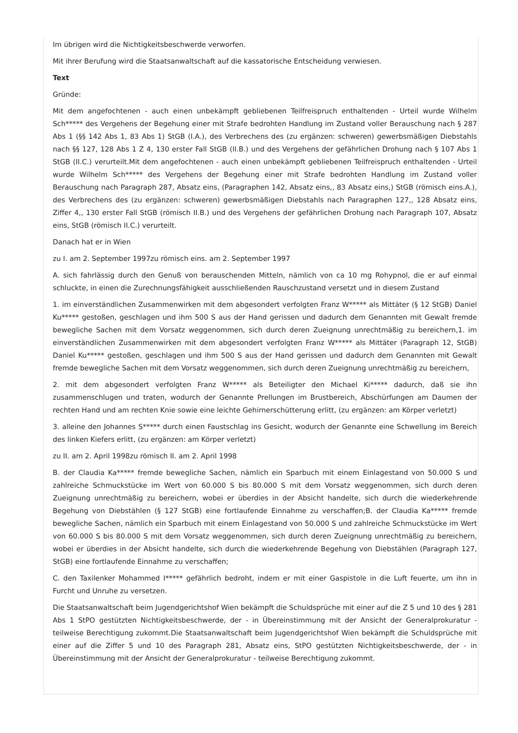Im übrigen wird die Nichtigkeitsbeschwerde verworfen.
Mit ihrer Berufung wird die Staatsanwaltschaft auf die kassatorische Entscheidung verwiesen.
Text
Gründe:
Mit dem angefochtenen - auch einen unbekämpft gebliebenen Teilfreispruch enthaltenden - Urteil wurde Wilhelm Sch***** des Vergehens der Begehung einer mit Strafe bedrohten Handlung im Zustand voller Berauschung nach § 287 Abs 1 (§§ 142 Abs 1, 83 Abs 1) StGB (I.A.), des Verbrechens des (zu ergänzen: schweren) gewerbsmäßigen Diebstahls nach §§ 127, 128 Abs 1 Z 4, 130 erster Fall StGB (II.B.) und des Vergehens der gefährlichen Drohung nach § 107 Abs 1 StGB (II.C.) verurteilt.Mit dem angefochtenen - auch einen unbekämpft gebliebenen Teilfreispruch enthaltenden - Urteil wurde Wilhelm Sch***** des Vergehens der Begehung einer mit Strafe bedrohten Handlung im Zustand voller Berauschung nach Paragraph 287, Absatz eins, (Paragraphen 142, Absatz eins,, 83 Absatz eins,) StGB (römisch eins.A.), des Verbrechens des (zu ergänzen: schweren) gewerbsmäßigen Diebstahls nach Paragraphen 127,, 128 Absatz eins, Ziffer 4,, 130 erster Fall StGB (römisch II.B.) und des Vergehens der gefährlichen Drohung nach Paragraph 107, Absatz eins, StGB (römisch II.C.) verurteilt.
Danach hat er in Wien
zu I. am 2. September 1997zu römisch eins. am 2. September 1997
A. sich fahrlässig durch den Genuß von berauschenden Mitteln, nämlich von ca 10 mg Rohypnol, die er auf einmal schluckte, in einen die Zurechnungsfähigkeit ausschließenden Rauschzustand versetzt und in diesem Zustand
1. im einverständlichen Zusammenwirken mit dem abgesondert verfolgten Franz W***** als Mittäter (§ 12 StGB) Daniel Ku***** gestoßen, geschlagen und ihm 500 S aus der Hand gerissen und dadurch dem Genannten mit Gewalt fremde bewegliche Sachen mit dem Vorsatz weggenommen, sich durch deren Zueignung unrechtmäßig zu bereichern,1. im einverständlichen Zusammenwirken mit dem abgesondert verfolgten Franz W***** als Mittäter (Paragraph 12, StGB) Daniel Ku***** gestoßen, geschlagen und ihm 500 S aus der Hand gerissen und dadurch dem Genannten mit Gewalt fremde bewegliche Sachen mit dem Vorsatz weggenommen, sich durch deren Zueignung unrechtmäßig zu bereichern,
2. mit dem abgesondert verfolgten Franz W***** als Beteiligter den Michael Ki***** dadurch, daß sie ihn zusammenschlugen und traten, wodurch der Genannte Prellungen im Brustbereich, Abschürfungen am Daumen der rechten Hand und am rechten Knie sowie eine leichte Gehirnerschütterung erlitt, (zu ergänzen: am Körper verletzt)
3. alleine den Johannes S***** durch einen Faustschlag ins Gesicht, wodurch der Genannte eine Schwellung im Bereich des linken Kiefers erlitt, (zu ergänzen: am Körper verletzt)
zu II. am 2. April 1998zu römisch II. am 2. April 1998
B. der Claudia Ka***** fremde bewegliche Sachen, nämlich ein Sparbuch mit einem Einlagestand von 50.000 S und zahlreiche Schmuckstücke im Wert von 60.000 S bis 80.000 S mit dem Vorsatz weggenommen, sich durch deren Zueignung unrechtmäßig zu bereichern, wobei er überdies in der Absicht handelte, sich durch die wiederkehrende Begehung von Diebstählen (§ 127 StGB) eine fortlaufende Einnahme zu verschaffen;B. der Claudia Ka***** fremde bewegliche Sachen, nämlich ein Sparbuch mit einem Einlagestand von 50.000 S und zahlreiche Schmuckstücke im Wert von 60.000 S bis 80.000 S mit dem Vorsatz weggenommen, sich durch deren Zueignung unrechtmäßig zu bereichern, wobei er überdies in der Absicht handelte, sich durch die wiederkehrende Begehung von Diebstählen (Paragraph 127, StGB) eine fortlaufende Einnahme zu verschaffen;
C. den Taxilenker Mohammed I***** gefährlich bedroht, indem er mit einer Gaspistole in die Luft feuerte, um ihn in Furcht und Unruhe zu versetzen.
Die Staatsanwaltschaft beim Jugendgerichtshof Wien bekämpft die Schuldsprüche mit einer auf die Z 5 und 10 des § 281 Abs 1 StPO gestützten Nichtigkeitsbeschwerde, der - in Übereinstimmung mit der Ansicht der Generalprokuratur - teilweise Berechtigung zukommt.Die Staatsanwaltschaft beim Jugendgerichtshof Wien bekämpft die Schuldsprüche mit einer auf die Ziffer 5 und 10 des Paragraph 281, Absatz eins, StPO gestützten Nichtigkeitsbeschwerde, der - in Übereinstimmung mit der Ansicht der Generalprokuratur - teilweise Berechtigung zukommt.